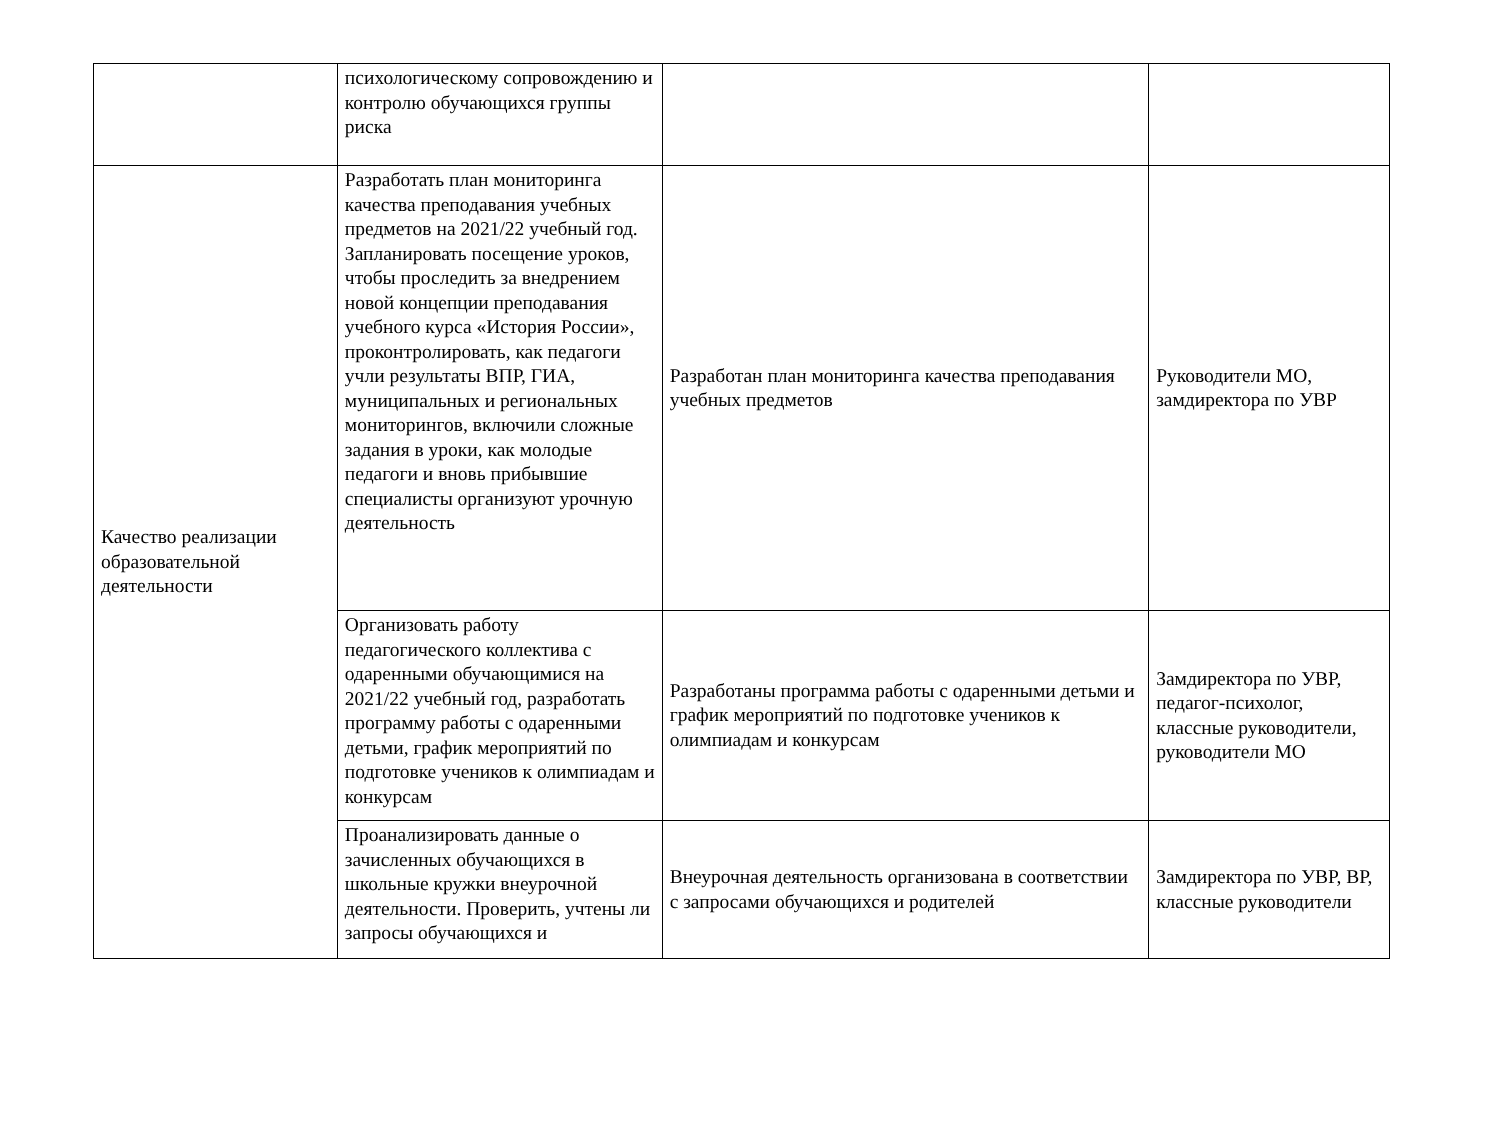| | психологическому сопровождению и контролю обучающихся группы риска | | |
| Качество реализации образовательной деятельности | Разработать план мониторинга качества преподавания учебных предметов на 2021/22 учебный год. Запланировать посещение уроков, чтобы проследить за внедрением новой концепции преподавания учебного курса «История России», проконтролировать, как педагоги учли результаты ВПР, ГИА, муниципальных и региональных мониторингов, включили сложные задания в уроки, как молодые педагоги и вновь прибывшие специалисты организуют урочную деятельность | Разработан план мониторинга качества преподавания учебных предметов | Руководители МО, замдиректора по УВР |
| | Организовать работу педагогического коллектива с одаренными обучающимися на 2021/22 учебный год, разработать программу работы с одаренными детьми, график мероприятий по подготовке учеников к олимпиадам и конкурсам | Разработаны программа работы с одаренными детьми и график мероприятий по подготовке учеников к олимпиадам и конкурсам | Замдиректора по УВР, педагог-психолог, классные руководители, руководители МО |
| | Проанализировать данные о зачисленных обучающихся в школьные кружки внеурочной деятельности. Проверить, учтены ли запросы обучающихся и | Внеурочная деятельность организована в соответствии с запросами обучающихся и родителей | Замдиректора по УВР, ВР, классные руководители |